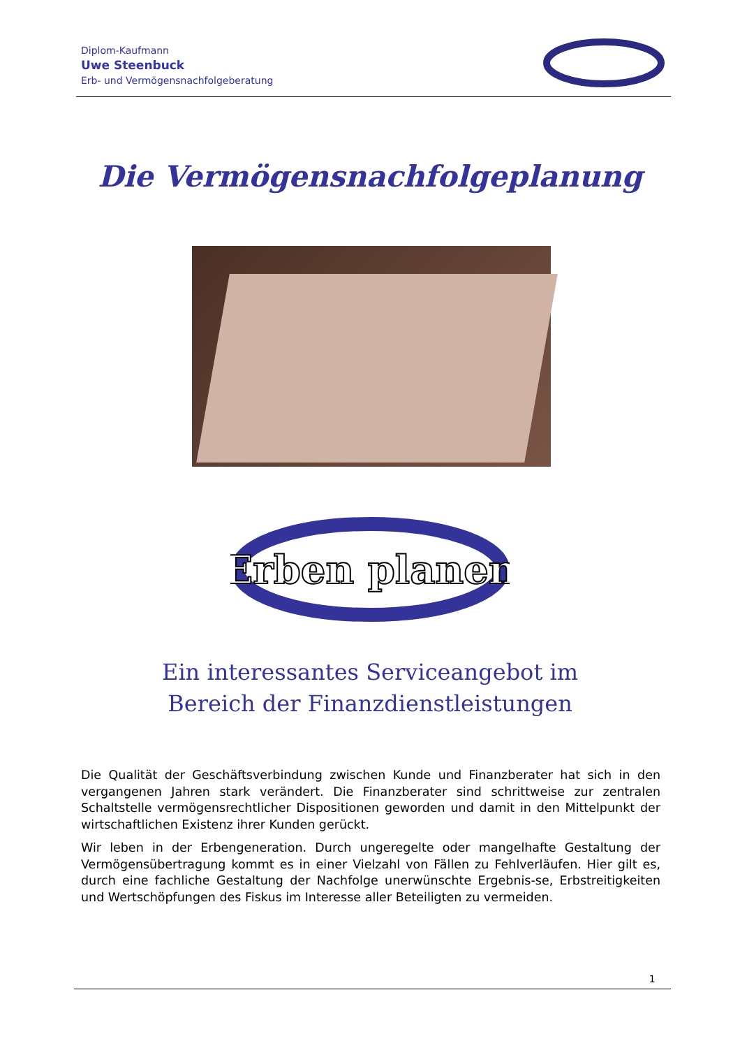Diplom-Kaufmann
Uwe Steenbuck
Erb- und Vermögensnachfolgeberatung
Die Vermögensnachfolgeplanung
Erben planen
Ein interessantes Serviceangebot im
Bereich der Finanzdienstleistungen
Die Qualität der Geschäftsverbindung zwischen Kunde und Finanzberater hat sich in den vergangenen Jahren stark verändert. Die Finanzberater sind schrittweise zur zentralen Schaltstelle vermögensrechtlicher Dispositionen geworden und damit in den Mittelpunkt der wirtschaftlichen Existenz ihrer Kunden gerückt.
Wir leben in der Erbengeneration. Durch ungeregelte oder mangelhafte Gestaltung der Vermögensübertragung kommt es in einer Vielzahl von Fällen zu Fehlverläufen. Hier gilt es, durch eine fachliche Gestaltung der Nachfolge unerwünschte Ergebnis-se, Erbstreitigkeiten und Wertschöpfungen des Fiskus im Interesse aller Beteiligten zu vermeiden.
1